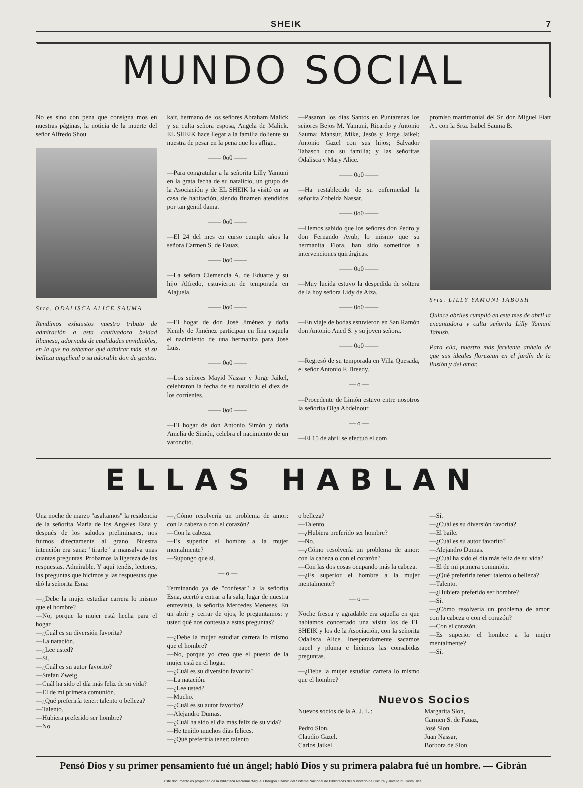SHEIK 7
MUNDO SOCIAL
No es sino con pena que consigna mos en nuestras páginas, la noticia de la muerte del señor Alfredo Shou
Srta. ODALISCA ALICE SAUMA
Rendimos exhaustos nuestro tributo de admiración a esta cautivadora beldad libanesa, adornada de cualidades envidiables, en la que no sabemos qué admirar más, si su belleza angelical o su adorable don de gentes.
kair, hermano de los señores Abraham Malick y su culta señora esposa, Angela de Malick. EL SHEIK hace llegar a la familia doliente su nuestra de pesar en la pena que los aflige..
—— 0o0 ——
—Para congratular a la señorita Lilly Yamuni en la grata fecha de su natalicio, un grupo de la Asociación y de EL SHEIK la visitó en su casa de habitación, siendo finamen atendidos por tan gentil dama.
—— 0o0 ——
—El 24 del mes en curso cumple años la señora Carmen S. de Fauaz.
—— 0o0 ——
—La señora Clemencia A. de Eduarte y su hijo Alfredo, estuvieron de temporada en Alajuela.
—— 0o0 ——
—El hogar de don José Jiménez y doña Kemly de Jiménez participan en fina esquela el nacimiento de una hermanita para José Luis.
—— 0o0 ——
—Los señores Mayid Nassar y Jorge Jaikel, celebraron la fecha de su natalicio el diez de los corrientes.
—— 0o0 ——
—El hogar de don Antonio Simón y doña Amelia de Simón, celebra el nacimiento de un varoncito.
—Pasaron los días Santos en Puntarenas los señores Bejos M. Yamuni, Ricardo y Antonio Sauma; Mansur, Mike, Jesús y Jorge Jaikel; Antonio Gazel con sus hijos; Salvador Tabasch con su familia; y las señoritas Odalisca y Mary Alice.
—— 0o0 ——
—Ha restablecido de su enfermedad la señorita Zobeida Nassar.
—— 0o0 ——
—Hemos sabido que los señores don Pedro y don Fernando Ayub, lo mismo que su hermanita Flora, han sido sometidos a intervenciones quirúrgicas.
—— 0o0 ——
—Muy lucida estuvo la despedida de soltera de la hoy señora Lidy de Aiza.
—— 0o0 ——
—En viaje de bodas estuvieron en San Ramón don Antonio Aued S. y su joven señora.
—— 0o0 ——
—Regresó de su temporada en Villa Quesada, el señor Antonio F. Breedy.
— o —
—Procedente de Limón estuvo entre nosotros la señorita Olga Abdelnour.
— o —
—El 15 de abril se efectuó el com
promiso matrimonial del Sr. don Miguel Fiatt A.. con la Srta. Isabel Sauma B.
Srta. LILLY YAMUNI TABUSH
Quince abriles cumplió en este mes de abril la encantadora y culta señorita Lilly Yamuni Tabush.
Para ella, nuestro más ferviente anhelo de que sus ideales florezcan en el jardín de la ilusión y del amor.
ELLAS HABLAN
Una noche de marzo "asaltamos" la residencia de la señorita María de los Angeles Esna y después de los saludos preliminares, nos fuimos directamente al grano. Nuestra intención era sana: "tirarle" a mansalva unas cuantas preguntas. Probamos la ligereza de las respuestas. Admirable. Y aquí tenéis, lectores, las preguntas que hicimos y las respuestas que dió la señorita Esna:
—¿Debe la mujer estudiar carrera lo mismo que el hombre?
—No, porque la mujer está hecha para el hogar.
—¿Cuál es su diversión favorita?
—La natación.
—¿Lee usted?
—Sí.
—¿Cuál es su autor favorito?
—Stefan Zweig.
—Cuál ha sido el día más feliz de su vida?
—El de mi primera comunión.
—¿Qué preferiría tener: talento o belleza?
—Talento.
—Hubiera preferido ser hombre?
—No.
—¿Cómo resolvería un problema de amor: con la cabeza o con el corazón?
—Con la cabeza.
—Es superior el hombre a la mujer mentalmente?
—Supongo que sí.
— o —
Terminando ya de "confesar" a la señorita Esna, acertó a entrar a la sala, lugar de nuestra entrevista, la señorita Mercedes Meneses. En un abrir y cerrar de ojos, le preguntamos: y usted qué nos contesta a estas preguntas?
—¿Debe la mujer estudiar carrera lo mismo que el hombre?
—No, porque yo creo que el puesto de la mujer está en el hogar.
—¿Cuál es su diversión favorita?
—La natación.
—¿Lee usted?
—Mucho.
—¿Cuál es su autor favorito?
—Alejandro Dumas.
—¿Cuál ha sido el día más feliz de su vida?
—He tenido muchos días felices.
—¿Qué preferiría tener: talento
o belleza?
—Talento.
—¿Hubiera preferido ser hombre?
—No.
—¿Cómo resolvería un problema de amor: con la cabeza o con el corazón?
—Con las dos cosas ocupando más la cabeza.
—¿Es superior el hombre a la mujer mentalmente?
— o —
Noche fresca y agradable era aquella en que habíamos concertado una visita los de EL SHEIK y los de la Asociación, con la señorita Odalisca Alice. Inesperadamente sacamos papel y pluma e hicimos las consabidas preguntas.
—¿Debe la mujer estudiar carrera lo mismo que el hombre?
—Sí.
—¿Cuál es su diversión favorita?
—El baile.
—¿Cuál es su autor favorito?
—Alejandro Dumas.
—¿Cuál ha sido el día más feliz de su vida?
—El de mi primera comunión.
—¿Qué preferiría tener: talento o belleza?
—Talento.
—¿Hubiera preferido ser hombre?
—Sí.
—¿Cómo resolvería un problema de amor: con la cabeza o con el corazón?
—Con el corazón.
—Es superior el hombre a la mujer mentalmente?
—Sí.
Nuevos Socios
Nuevos socios de la A. J. L.:
Pedro Slon,
Claudio Gazel.
Carlos Jaikel
Margarita Slon,
Carmen S. de Fauaz,
José Slon.
Juan Nassar,
Borbora de Slon.
Pensó Dios y su primer pensamiento fué un ángel; habló Dios y su primera palabra fué un hombre. — Gibrán
Este documento es propiedad de la Biblioteca Nacional "Miguel Obregón Lizano" del Sistema Nacional de Bibliotecas del Ministerio de Cultura y Juventud, Costa Rica.